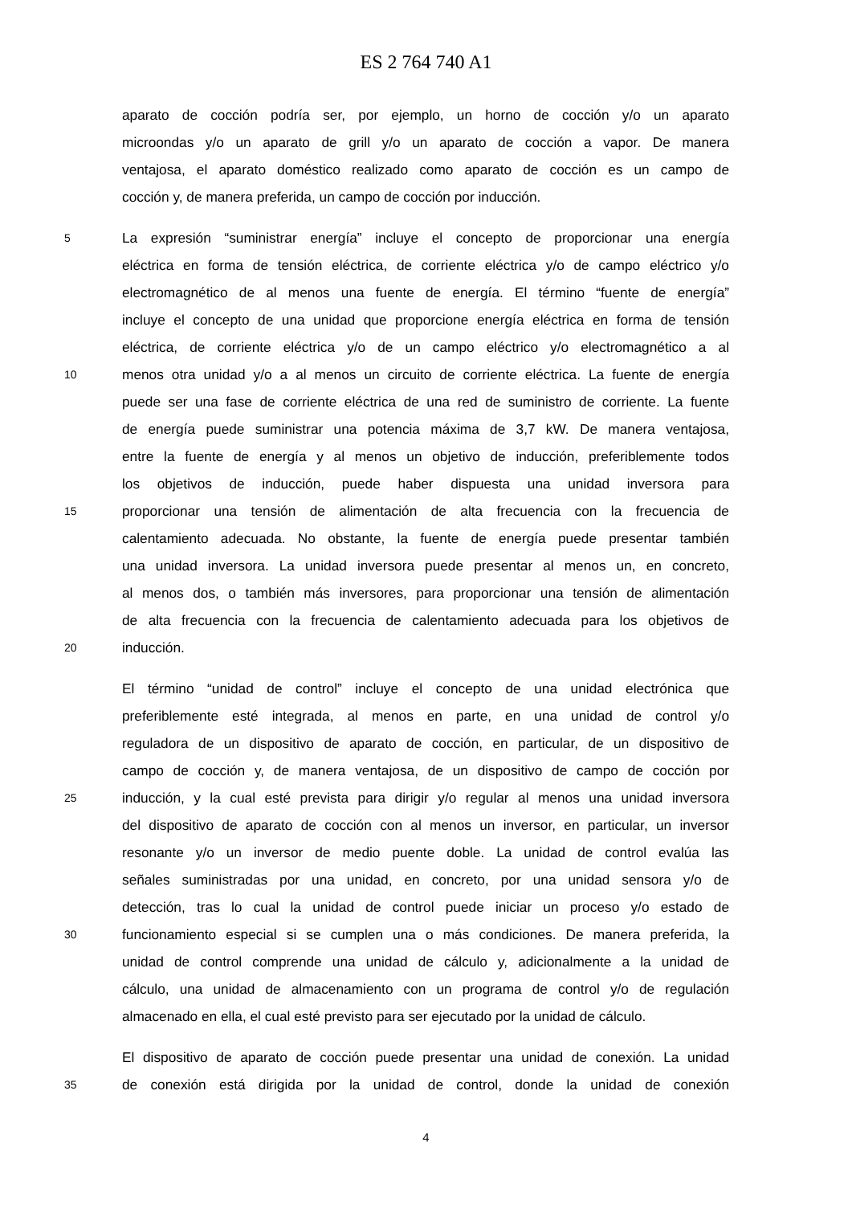ES 2 764 740 A1
aparato de cocción podría ser, por ejemplo, un horno de cocción y/o un aparato
microondas y/o un aparato de grill y/o un aparato de cocción a vapor. De manera
ventajosa, el aparato doméstico realizado como aparato de cocción es un campo de
cocción y, de manera preferida, un campo de cocción por inducción.
5 La expresión “suministrar energía” incluye el concepto de proporcionar una energía
eléctrica en forma de tensión eléctrica, de corriente eléctrica y/o de campo eléctrico y/o
electromagnético de al menos una fuente de energía. El término “fuente de energía”
incluye el concepto de una unidad que proporcione energía eléctrica en forma de tensión
eléctrica, de corriente eléctrica y/o de un campo eléctrico y/o electromagnético a al
10 menos otra unidad y/o a al menos un circuito de corriente eléctrica. La fuente de energía
puede ser una fase de corriente eléctrica de una red de suministro de corriente. La fuente
de energía puede suministrar una potencia máxima de 3,7 kW. De manera ventajosa,
entre la fuente de energía y al menos un objetivo de inducción, preferiblemente todos
los objetivos de inducción, puede haber dispuesta una unidad inversora para
15 proporcionar una tensión de alimentación de alta frecuencia con la frecuencia de
calentamiento adecuada. No obstante, la fuente de energía puede presentar también
una unidad inversora. La unidad inversora puede presentar al menos un, en concreto,
al menos dos, o también más inversores, para proporcionar una tensión de alimentación
de alta frecuencia con la frecuencia de calentamiento adecuada para los objetivos de
20 inducción.
El término “unidad de control” incluye el concepto de una unidad electrónica que
preferiblemente esté integrada, al menos en parte, en una unidad de control y/o
reguladora de un dispositivo de aparato de cocción, en particular, de un dispositivo de
campo de cocción y, de manera ventajosa, de un dispositivo de campo de cocción por
25 inducción, y la cual esté prevista para dirigir y/o regular al menos una unidad inversora
del dispositivo de aparato de cocción con al menos un inversor, en particular, un inversor
resonante y/o un inversor de medio puente doble. La unidad de control evalúa las
señales suministradas por una unidad, en concreto, por una unidad sensora y/o de
detección, tras lo cual la unidad de control puede iniciar un proceso y/o estado de
30 funcionamiento especial si se cumplen una o más condiciones. De manera preferida, la
unidad de control comprende una unidad de cálculo y, adicionalmente a la unidad de
cálculo, una unidad de almacenamiento con un programa de control y/o de regulación
almacenado en ella, el cual esté previsto para ser ejecutado por la unidad de cálculo.
El dispositivo de aparato de cocción puede presentar una unidad de conexión. La unidad
35 de conexión está dirigida por la unidad de control, donde la unidad de conexión
4